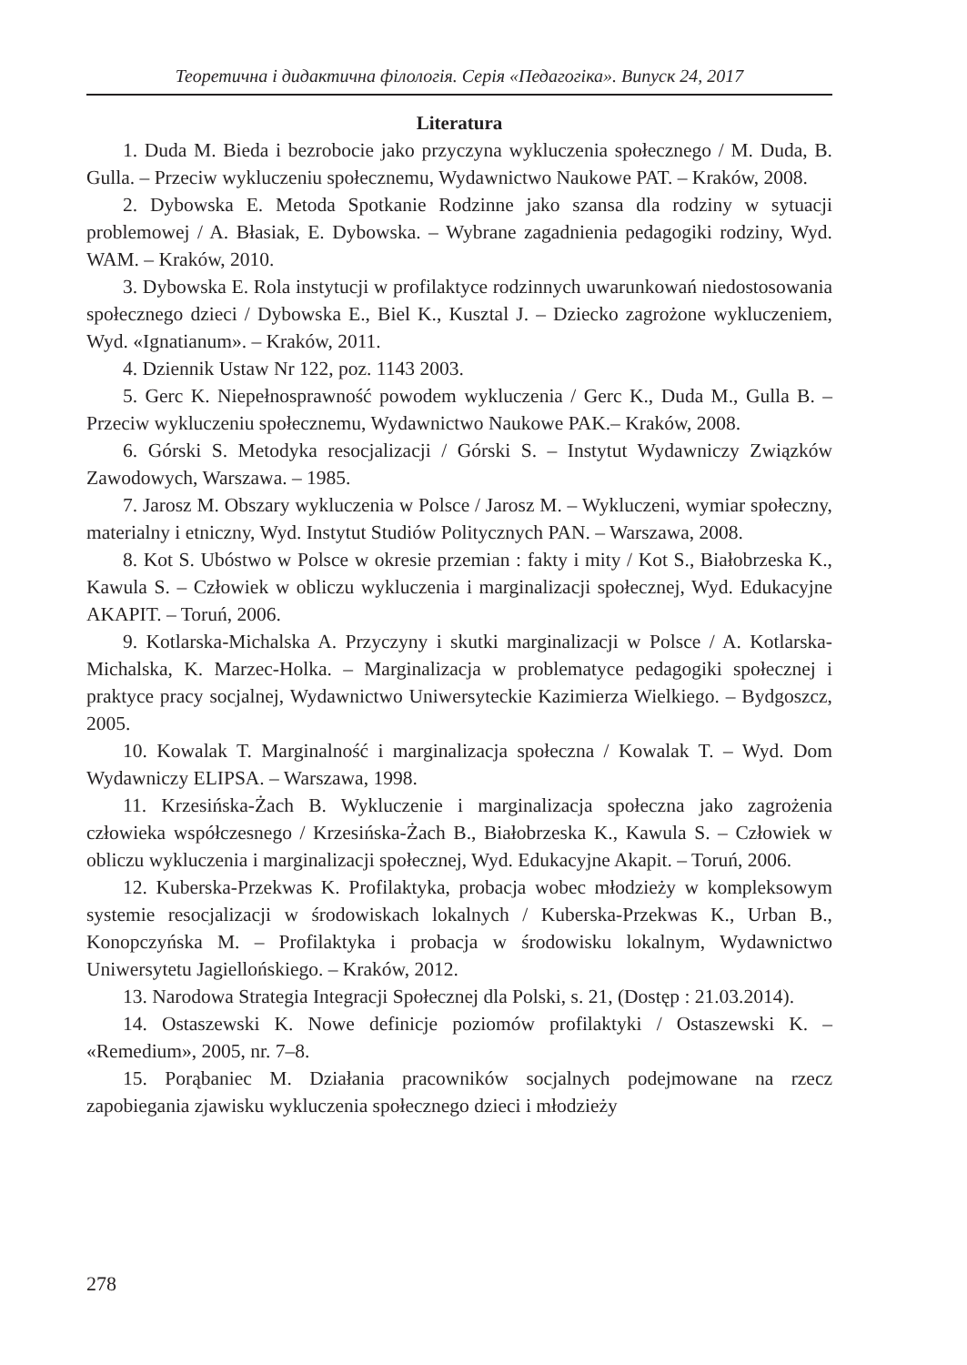Теоретична і дидактична філологія. Серія «Педагогіка». Випуск 24, 2017
Literatura
1. Duda M. Bieda i bezrobocie jako przyczyna wykluczenia społecznego / M. Duda, B. Gulla. – Przeciw wykluczeniu społecznemu, Wydawnictwo Naukowe PAT. – Kraków, 2008.
2. Dybowska E. Metoda Spotkanie Rodzinne jako szansa dla rodziny w sytuacji problemowej / A. Błasiak, E. Dybowska. – Wybrane zagadnienia pedagogiki rodziny, Wyd. WAM. – Kraków, 2010.
3. Dybowska E. Rola instytucji w profilaktyce rodzinnych uwarunkowań niedostosowania społecznego dzieci / Dybowska E., Biel K., Kusztal J. – Dziecko zagrożone wykluczeniem, Wyd. «Ignatianum». – Kraków, 2011.
4. Dziennik Ustaw Nr 122, poz. 1143 2003.
5. Gerc K. Niepełnosprawność powodem wykluczenia / Gerc K., Duda M., Gulla B. – Przeciw wykluczeniu społecznemu, Wydawnictwo Naukowe PAK.– Kraków, 2008.
6. Górski S. Metodyka resocjalizacji / Górski S. – Instytut Wydawniczy Związków Zawodowych, Warszawa. – 1985.
7. Jarosz M. Obszary wykluczenia w Polsce / Jarosz M. – Wykluczeni, wymiar społeczny, materialny i etniczny, Wyd. Instytut Studiów Politycznych PAN. – Warszawa, 2008.
8. Kot S. Ubóstwo w Polsce w okresie przemian : fakty i mity / Kot S., Białobrzeska K., Kawula S. – Człowiek w obliczu wykluczenia i marginalizacji społecznej, Wyd. Edukacyjne AKAPIT. – Toruń, 2006.
9. Kotlarska-Michalska A. Przyczyny i skutki marginalizacji w Polsce / A. Kotlarska-Michalska, K. Marzec-Holka. – Marginalizacja w problematyce pedagogiki społecznej i praktyce pracy socjalnej, Wydawnictwo Uniwersyteckie Kazimierza Wielkiego. – Bydgoszcz, 2005.
10. Kowalak T. Marginalność i marginalizacja społeczna / Kowalak T. – Wyd. Dom Wydawniczy ELIPSA. – Warszawa, 1998.
11. Krzesińska-Żach B. Wykluczenie i marginalizacja społeczna jako zagrożenia człowieka współczesnego / Krzesińska-Żach B., Białobrzeska K., Kawula S. – Człowiek w obliczu wykluczenia i marginalizacji społecznej, Wyd. Edukacyjne Akapit. – Toruń, 2006.
12. Kuberska-Przekwas K. Profilaktyka, probacja wobec młodzieży w kompleksowym systemie resocjalizacji w środowiskach lokalnych / Kuberska-Przekwas K., Urban B., Konopczyńska M. – Profilaktyka i probacja w środowisku lokalnym, Wydawnictwo Uniwersytetu Jagiellońskiego. – Kraków, 2012.
13. Narodowa Strategia Integracji Społecznej dla Polski, s. 21, (Dostęp : 21.03.2014).
14. Ostaszewski K. Nowe definicje poziomów profilaktyki / Ostaszewski K. – «Remedium», 2005, nr. 7–8.
15. Porąbaniec M. Działania pracowników socjalnych podejmowane na rzecz zapobiegania zjawisku wykluczenia społecznego dzieci i młodzieży
278